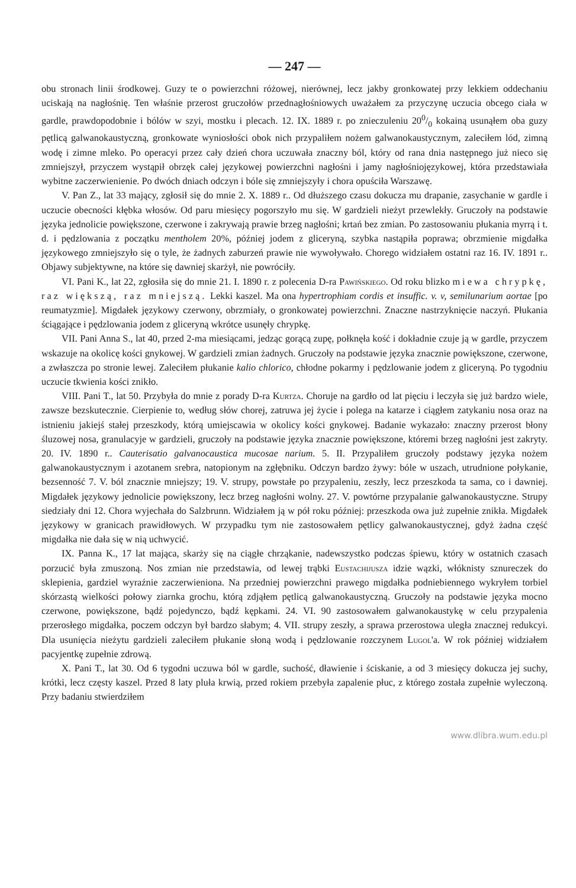— 247 —
obu stronach linii środkowej. Guzy te o powierzchni różowej, nierównej, lecz jakby gronkowatej przy lekkiem oddechaniu uciskają na nagłośnię. Ten właśnie przerost gruczołów przednagłośniowych uważałem za przyczynę uczucia obcego ciała w gardle, prawdopodobnie i bólów w szyi, mostku i plecach. 12. IX. 1889 r. po znieczuleniu 200/0 kokainą usunąłem oba guzy pętlicą galwanokaustyczną, gronkowate wyniosłości obok nich przypaliłem nożem galwanokaustycznym, zaleciłem lód, zimną wodę i zimne mleko. Po operacyi przez cały dzień chora uczuwała znaczny ból, który od rana dnia następnego już nieco się zmniejszył, przyczem wystąpił obrzęk całej językowej powierzchni nagłośni i jamy nagłośniojęzykowej, która przedstawiała wybitne zaczerwienienie. Po dwóch dniach odczyn i bóle się zmniejszyły i chora opuściła Warszawę.
V. Pan Z., lat 33 mający, zgłosił się do mnie 2. X. 1889 r.. Od dłuższego czasu dokucza mu drapanie, zasychanie w gardle i uczucie obecności kłębka włosów. Od paru miesięcy pogorszyło mu się. W gardzieli nieżyt przewlekły. Gruczoły na podstawie języka jednolicie powiększone, czerwone i zakrywają prawie brzeg nagłośni; krtań bez zmian. Po zastosowaniu płukania myrrą i t. d. i pędzlowania z początku mentholem 20%, później jodem z gliceryną, szybka nastąpiła poprawa; obrzmienie migdałka językowego zmniejszyło się o tyle, że żadnych zaburzeń prawie nie wywoływało. Chorego widziałem ostatni raz 16. IV. 1891 r.. Objawy subjektywne, na które się dawniej skarżył, nie powróciły.
VI. Pani K., lat 22, zgłosiła się do mnie 21. I. 1890 r. z polecenia D-ra Pawińskiego. Od roku blizko miewa chrypkę, raz większą, raz mniejszą. Lekki kaszel. Ma ona hypertrophiam cordis et insuffic. v. v, semilunarium aortae [po reumatyzmie]. Migdałek językowy czerwony, obrzmiały, o gronkowatej powierzchni. Znaczne nastrzyknięcie naczyń. Płukania ściągające i pędzlowania jodem z gliceryną wkrótce usunęły chrypkę.
VII. Pani Anna S., lat 40, przed 2-ma miesiącami, jedząc gorącą zupę, połknęła kość i dokładnie czuje ją w gardle, przyczem wskazuje na okolicę kości gnykowej. W gardzieli zmian żadnych. Gruczoły na podstawie języka znacznie powiększone, czerwone, a zwłaszcza po stronie lewej. Zaleciłem płukanie kalio chlorico, chłodne pokarmy i pędzlowanie jodem z gliceryną. Po tygodniu uczucie tkwienia kości znikło.
VIII. Pani T., lat 50. Przybyła do mnie z porady D-ra Kurtza. Choruje na gardło od lat pięciu i leczyła się już bardzo wiele, zawsze bezskutecznie. Cierpienie to, według słów chorej, zatruwa jej życie i polega na katarze i ciągłem zatykaniu nosa oraz na istnieniu jakiejś stałej przeszkody, którą umiejscawia w okolicy kości gnykowej. Badanie wykazało: znaczny przerost błony śluzowej nosa, granulacyje w gardzieli, gruczoły na podstawie języka znacznie powiększone, któremi brzeg nagłośni jest zakryty. 20. IV. 1890 r.. Cauterisatio galvanocaustica mucosae narium. 5. II. Przypaliłem gruczoły podstawy języka nożem galwanokaustycznym i azotanem srebra, natopionym na zgłębniku. Odczyn bardzo żywy: bóle w uszach, utrudnione połykanie, bezsenność 7. V. ból znacznie mniejszy; 19. V. strupy, powstałe po przypaleniu, zeszły, lecz przeszkoda ta sama, co i dawniej. Migdałek językowy jednolicie powiększony, lecz brzeg nagłośni wolny. 27. V. powtórne przypalanie galwanokaustyczne. Strupy siedziały dni 12. Chora wyjechała do Salzbrunn. Widziałem ją w pół roku później: przeszkoda owa już zupełnie znikła. Migdałek językowy w granicach prawidłowych. W przypadku tym nie zastosowałem pętlicy galwanokaustycznej, gdyż żadna część migdałka nie dała się w nią uchwycić.
IX. Panna K., 17 lat mająca, skarży się na ciągłe chrząkanie, nadewszystko podczas śpiewu, który w ostatnich czasach porzucić była zmuszoną. Nos zmian nie przedstawia, od lewej trąbki Eustachijusza idzie wązki, włóknisty sznureczek do sklepienia, gardziel wyraźnie zaczerwieniona. Na przedniej powierzchni prawego migdałka podniebiennego wykryłem torbiel skórzastą wielkości połowy ziarnka grochu, którą zdjąłem pętlicą galwanokaustyczną. Gruczoły na podstawie języka mocno czerwone, powiększone, bądź pojedynczo, bądź kępkami. 24. VI. 90 zastosowałem galwanokaustykę w celu przypalenia przerosłego migdałka, poczem odczyn był bardzo słabym; 4. VII. strupy zeszły, a sprawa przerostowa uległa znacznej redukcyi. Dla usunięcia nieżytu gardzieli zaleciłem płukanie słoną wodą i pędzlowanie rozczynem Lugol'a. W rok później widziałem pacyjentkę zupełnie zdrową.
X. Pani T., lat 30. Od 6 tygodni uczuwa ból w gardle, suchość, dławienie i ściskanie, a od 3 miesięcy dokucza jej suchy, krótki, lecz częsty kaszel. Przed 8 laty pluła krwią, przed rokiem przebyła zapalenie płuc, z którego została zupełnie wyleczoną. Przy badaniu stwierdziłem
www.dlibra.wum.edu.pl